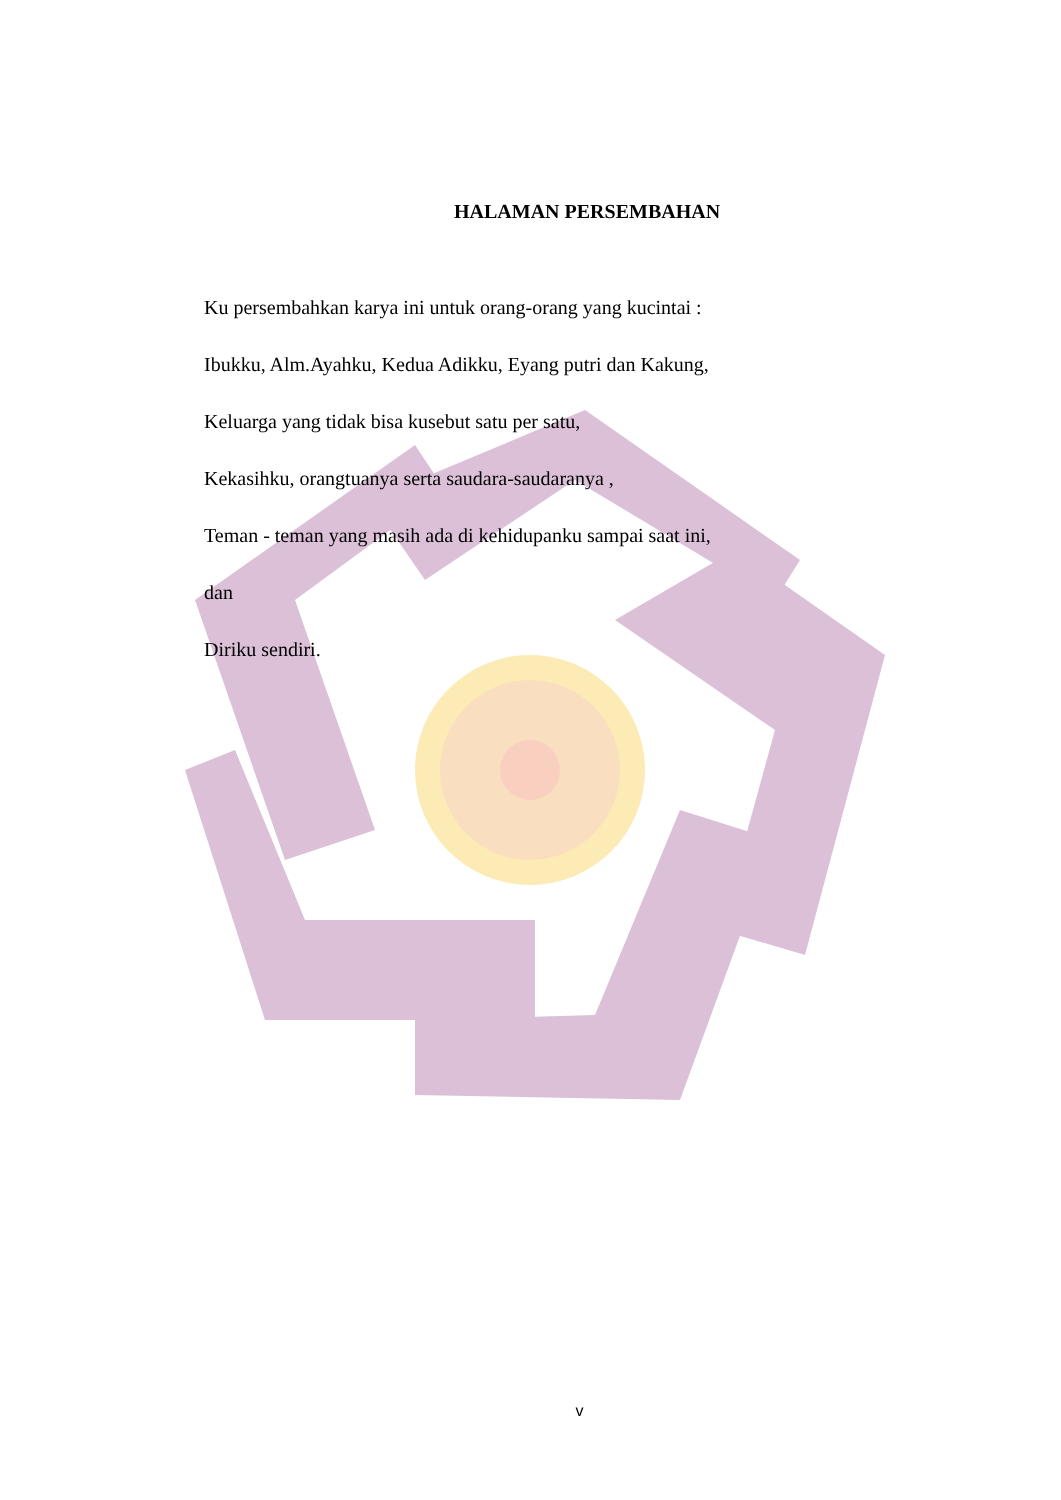HALAMAN PERSEMBAHAN
Ku persembahkan karya ini untuk orang-orang yang kucintai :
Ibukku, Alm.Ayahku, Kedua Adikku, Eyang putri dan Kakung,
Keluarga yang tidak bisa kusebut satu per satu,
Kekasihku, orangtuanya serta saudara-saudaranya ,
Teman - teman yang masih ada di kehidupanku sampai saat ini,
dan
Diriku sendiri.
v